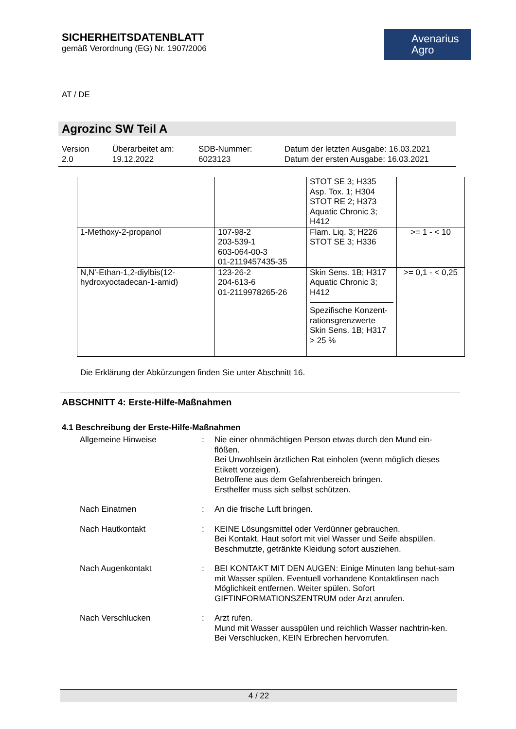SICHERHEITSDATENBLATT
gemäß Verordnung (EG) Nr. 1907/2006
Avenarius
Agro
AT / DE
Agrozinc SW Teil A
Version
2.0
Überarbeitet am:
19.12.2022
SDB-Nummer:
6023123
Datum der letzten Ausgabe: 16.03.2021
Datum der ersten Ausgabe: 16.03.2021
| | | STOT SE 3; H335 Asp. Tox. 1; H304 STOT RE 2; H373 Aquatic Chronic 3; H412 | |
| 1-Methoxy-2-propanol | 107-98-2 203-539-1 603-064-00-3 01-2119457435-35 | Flam. Liq. 3; H226 STOT SE 3; H336 | >= 1 - < 10 |
| N,N'-Ethan-1,2-diylbis(12-hydroxyoctadecan-1-amid) | 123-26-2 204-613-6 01-2119978265-26 | Skin Sens. 1B; H317 Aquatic Chronic 3; H412 Spezifische Konzent-rationsgrenzwerte Skin Sens. 1B; H317 > 25 % | >= 0,1 - < 0,25 |
Die Erklärung der Abkürzungen finden Sie unter Abschnitt 16.
ABSCHNITT 4: Erste-Hilfe-Maßnahmen
4.1 Beschreibung der Erste-Hilfe-Maßnahmen
| Allgemeine Hinweise | : | Nie einer ohnmächtigen Person etwas durch den Mund ein-flößen. Bei Unwohlsein ärztlichen Rat einholen (wenn möglich dieses Etikett vorzeigen). Betroffene aus dem Gefahrenbereich bringen. Ersthelfer muss sich selbst schützen. |
| Nach Einatmen | : | An die frische Luft bringen. |
| Nach Hautkontakt | : | KEINE Lösungsmittel oder Verdünner gebrauchen. Bei Kontakt, Haut sofort mit viel Wasser und Seife abspülen. Beschmutzte, getränkte Kleidung sofort ausziehen. |
| Nach Augenkontakt | : | BEI KONTAKT MIT DEN AUGEN: Einige Minuten lang behut-sam mit Wasser spülen. Eventuell vorhandene Kontaktlinsen nach Möglichkeit entfernen. Weiter spülen. Sofort GIFTINFORMATIONSZENTRUM oder Arzt anrufen. |
| Nach Verschlucken | : | Arzt rufen. Mund mit Wasser ausspülen und reichlich Wasser nachtrin-ken. Bei Verschlucken, KEIN Erbrechen hervorrufen. |
4 / 22